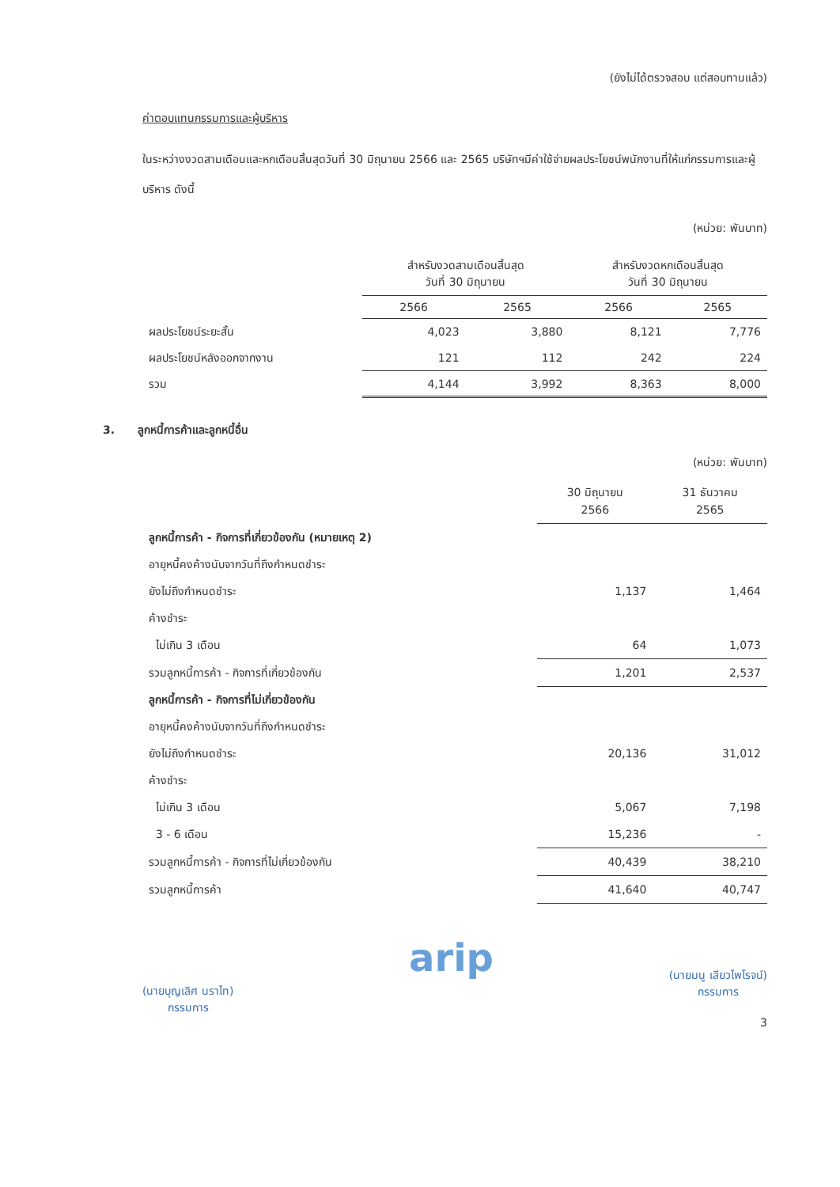(ยังไม่ได้ตรวจสอบ แต่สอบทานแล้ว)
ค่าตอบแทนกรรมการและผู้บริหาร
ในระหว่างงวดสามเดือนและหกเดือนสิ้นสุดวันที่ 30 มิถุนายน 2566 และ 2565 บริษัทฯมีค่าใช้จ่ายผลประโยชน์พนักงานที่ให้แก่กรรมการและผู้บริหาร ดังนี้
(หน่วย: พันบาท)
| | สำหรับงวดสามเดือนสิ้นสุด วันที่ 30 มิถุนายน | | สำหรับงวดหกเดือนสิ้นสุด วันที่ 30 มิถุนายน | |
| --- | --- | --- | --- | --- |
| | 2566 | 2565 | 2566 | 2565 |
| ผลประโยชน์ระยะสั้น | 4,023 | 3,880 | 8,121 | 7,776 |
| ผลประโยชน์หลังออกจากงาน | 121 | 112 | 242 | 224 |
| รวม | 4,144 | 3,992 | 8,363 | 8,000 |
3. ลูกหนี้การค้าและลูกหนี้อื่น
(หน่วย: พันบาท)
| | 30 มิถุนายน 2566 | 31 ธันวาคม 2565 |
| --- | --- | --- |
| ลูกหนี้การค้า - กิจการที่เกี่ยวข้องกัน (หมายเหตุ 2) | | |
| อายุหนี้คงค้างนับจากวันที่ถึงกำหนดชำระ | | |
| ยังไม่ถึงกำหนดชำระ | 1,137 | 1,464 |
| ค้างชำระ | | |
| ไม่เกิน 3 เดือน | 64 | 1,073 |
| รวมลูกหนี้การค้า - กิจการที่เกี่ยวข้องกัน | 1,201 | 2,537 |
| ลูกหนี้การค้า - กิจการที่ไม่เกี่ยวข้องกัน | | |
| อายุหนี้คงค้างนับจากวันที่ถึงกำหนดชำระ | | |
| ยังไม่ถึงกำหนดชำระ | 20,136 | 31,012 |
| ค้างชำระ | | |
| ไม่เกิน 3 เดือน | 5,067 | 7,198 |
| 3 - 6 เดือน | 15,236 | - |
| รวมลูกหนี้การค้า - กิจการที่ไม่เกี่ยวข้องกัน | 40,439 | 38,210 |
| รวมลูกหนี้การค้า | 41,640 | 40,747 |
(นายบุญเลิศ นราไท)
กรรมการ
arip
(นายมนู เลียวไพโรจน์)
กรรมการ
3